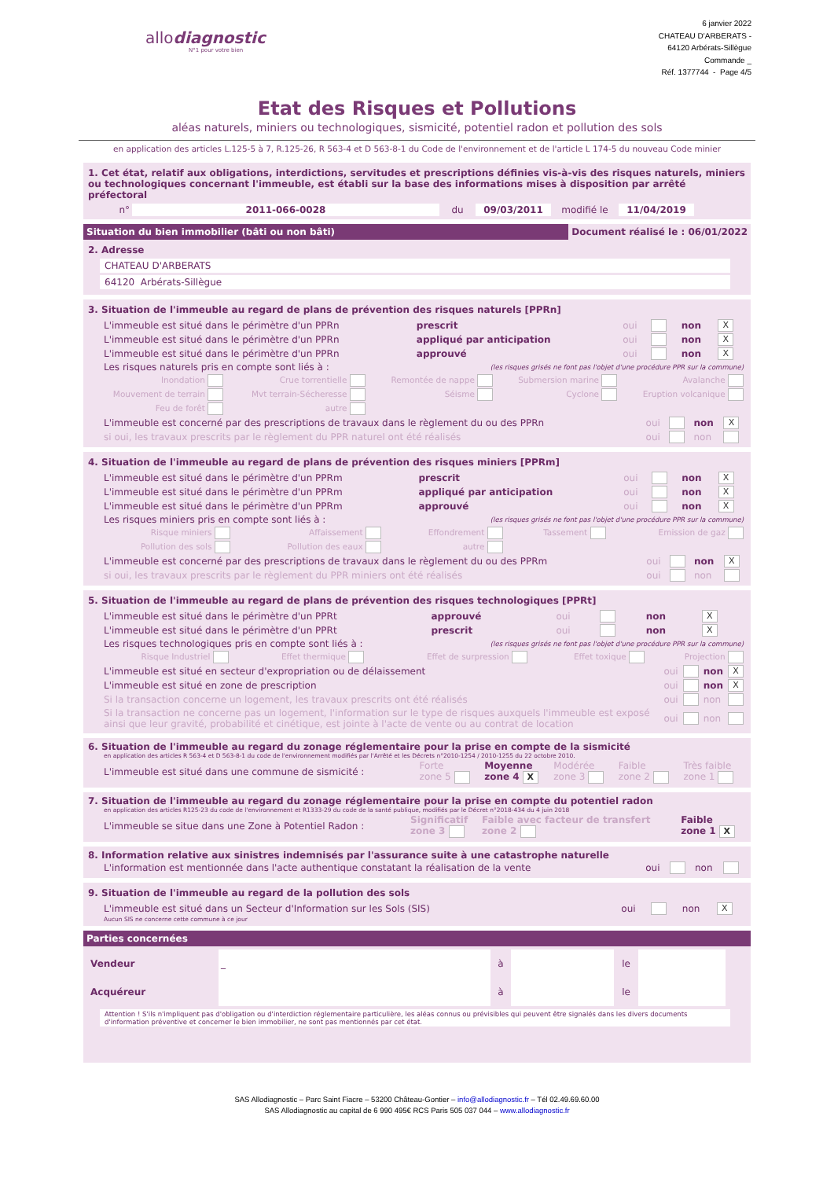allodiagnostic
N°1 pour votre bien
6 janvier 2022
CHATEAU D'ARBERATS -
64120 Arbérats-Sillègue
Commande _
Réf. 1377744 - Page 4/5
Etat des Risques et Pollutions
aléas naturels, miniers ou technologiques, sismicité, potentiel radon et pollution des sols
en application des articles L.125-5 à 7, R.125-26, R 563-4 et D 563-8-1 du Code de l'environnement et de l'article L 174-5 du nouveau Code minier
1. Cet état, relatif aux obligations, interdictions, servitudes et prescriptions définies vis-à-vis des risques naturels, miniers ou technologiques concernant l'immeuble, est établi sur la base des informations mises à disposition par arrêté préfectoral
| n° | 2011-066-0028 | du | 09/03/2011 | modifié le | 11/04/2019 | |
Situation du bien immobilier (bâti ou non bâti)
Document réalisé le : 06/01/2022
2. Adresse
CHATEAU D'ARBERATS
64120 Arbérats-Sillègue
3. Situation de l'immeuble au regard de plans de prévention des risques naturels [PPRn]
| L'immeuble est situé dans le périmètre d'un PPRn | prescrit | oui | | non | X |
| L'immeuble est situé dans le périmètre d'un PPRn | appliqué par anticipation | oui | | non | X |
| L'immeuble est situé dans le périmètre d'un PPRn | approuvé | oui | | non | X |
| Les risques naturels pris en compte sont liés à : | (les risques grisés ne font pas l'objet d'une procédure PPR sur la commune) | | | | |
| Inondation | Crue torrentielle | Remontée de nappe | Submersion marine | Avalanche |
| Mouvement de terrain | Mvt terrain-Sécheresse | Séisme | Cyclone | Eruption volcanique |
| Feu de forêt | autre | | | |
| L'immeuble est concerné par des prescriptions de travaux dans le règlement du ou des PPRn | oui | | non | X |
| si oui, les travaux prescrits par le règlement du PPR naturel ont été réalisés | oui | | non | |
4. Situation de l'immeuble au regard de plans de prévention des risques miniers [PPRm]
| L'immeuble est situé dans le périmètre d'un PPRm | prescrit | oui | | non | X |
| L'immeuble est situé dans le périmètre d'un PPRm | appliqué par anticipation | oui | | non | X |
| L'immeuble est situé dans le périmètre d'un PPRm | approuvé | oui | | non | X |
| Les risques miniers pris en compte sont liés à : | (les risques grisés ne font pas l'objet d'une procédure PPR sur la commune) | | | | |
| Risque miniers | Affaissement | Effondrement | Tassement | Emission de gaz |
| Pollution des sols | Pollution des eaux | autre | | |
| L'immeuble est concerné par des prescriptions de travaux dans le règlement du ou des PPRm | oui | | non | X |
| si oui, les travaux prescrits par le règlement du PPR miniers ont été réalisés | oui | | non | |
5. Situation de l'immeuble au regard de plans de prévention des risques technologiques [PPRt]
| L'immeuble est situé dans le périmètre d'un PPRt | approuvé | oui | | non | X |
| L'immeuble est situé dans le périmètre d'un PPRt | prescrit | oui | | non | X |
| Les risques technologiques pris en compte sont liés à : | (les risques grisés ne font pas l'objet d'une procédure PPR sur la commune) | | | | |
| Risque Industriel | Effet thermique | Effet de surpression | Effet toxique | Projection |
| L'immeuble est situé en secteur d'expropriation ou de délaissement | oui | | non | X |
| L'immeuble est situé en zone de prescription | oui | | non | X |
| Si la transaction concerne un logement, les travaux prescrits ont été réalisés | oui | | non | |
| Si la transaction ne concerne pas un logement, l'information sur le type de risques auxquels l'immeuble est exposé ainsi que leur gravité, probabilité et cinétique, est jointe à l'acte de vente ou au contrat de location | oui | | non | |
6. Situation de l'immeuble au regard du zonage réglementaire pour la prise en compte de la sismicité
en application des articles R 563-4 et D 563-8-1 du code de l'environnement modifiés par l'Arrêté et les Décrets n°2010-1254 / 2010-1255 du 22 octobre 2010.
| L'immeuble est situé dans une commune de sismicité : | Forte zone 5 | Moyenne zone 4 X | Modérée zone 3 | Faible zone 2 | Très faible zone 1 |
7. Situation de l'immeuble au regard du zonage réglementaire pour la prise en compte du potentiel radon
en application des articles R125-23 du code de l'environnement et R1333-29 du code de la santé publique, modifiés par le Décret n°2018-434 du 4 juin 2018
| L'immeuble se situe dans une Zone à Potentiel Radon : | Significatif zone 3 | Faible avec facteur de transfert zone 2 | Faible zone 1 X |
8. Information relative aux sinistres indemnisés par l'assurance suite à une catastrophe naturelle
| L'information est mentionnée dans l'acte authentique constatant la réalisation de la vente | oui | | non | |
9. Situation de l'immeuble au regard de la pollution des sols
| L'immeuble est situé dans un Secteur d'Information sur les Sols (SIS) | oui | | non | X |
Aucun SIS ne concerne cette commune à ce jour
Parties concernées
| Vendeur | _ | à | | le | | |
| Acquéreur | | à | | le | | |
Attention ! S'ils n'impliquent pas d'obligation ou d'interdiction réglementaire particulière, les aléas connus ou prévisibles qui peuvent être signalés dans les divers documents d'information préventive et concerner le bien immobilier, ne sont pas mentionnés par cet état.
SAS Allodiagnostic – Parc Saint Fiacre – 53200 Château-Gontier – info@allodiagnostic.fr – Tél 02.49.69.60.00
SAS Allodiagnostic au capital de 6 990 495€ RCS Paris 505 037 044 – www.allodiagnostic.fr